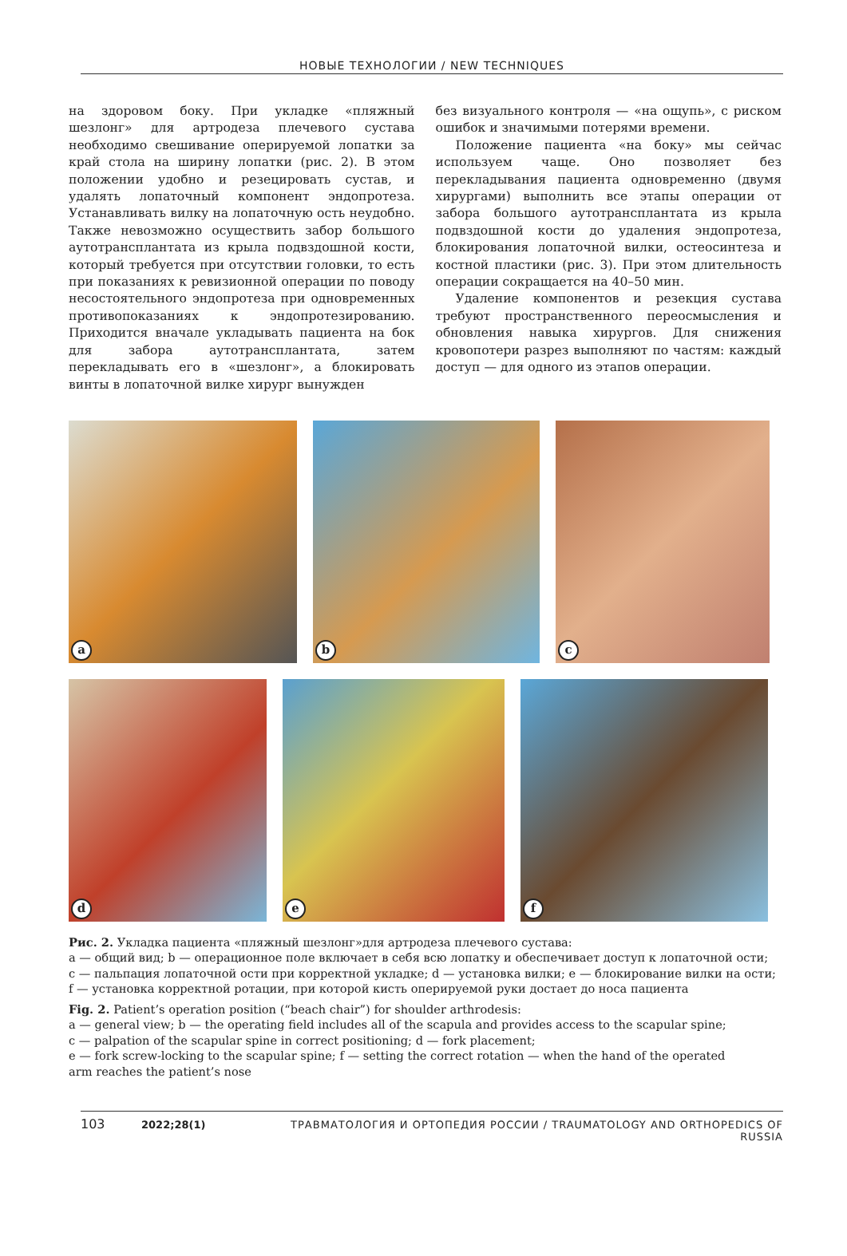НОВЫЕ ТЕХНОЛОГИИ / NEW TECHNIQUES
на здоровом боку. При укладке «пляжный шезлонг» для артродеза плечевого сустава необходимо свешивание оперируемой лопатки за край стола на ширину лопатки (рис. 2). В этом положении удобно и резецировать сустав, и удалять лопаточный компонент эндопротеза. Устанавливать вилку на лопаточную ость неудобно. Также невозможно осуществить забор большого аутотрансплантата из крыла подвздошной кости, который требуется при отсутствии головки, то есть при показаниях к ревизионной операции по поводу несостоятельного эндопротеза при одновременных противопоказаниях к эндопротезированию. Приходится вначале укладывать пациента на бок для забора аутотрансплантата, затем перекладывать его в «шезлонг», а блокировать винты в лопаточной вилке хирург вынужден
без визуального контроля — «на ощупь», с риском ошибок и значимыми потерями времени.
Положение пациента «на боку» мы сейчас используем чаще. Оно позволяет без перекладывания пациента одновременно (двумя хирургами) выполнить все этапы операции от забора большого аутотрансплантата из крыла подвздошной кости до удаления эндопротеза, блокирования лопаточной вилки, остеосинтеза и костной пластики (рис. 3). При этом длительность операции сокращается на 40–50 мин.
Удаление компонентов и резекция сустава требуют пространственного переосмысления и обновления навыка хирургов. Для снижения кровопотери разрез выполняют по частям: каждый доступ — для одного из этапов операции.
a
b
c
d
e
f
Рис. 2. Укладка пациента «пляжный шезлонг»для артродеза плечевого сустава:
a — общий вид; b — операционное поле включает в себя всю лопатку и обеспечивает доступ к лопаточной ости;
c — пальпация лопаточной ости при корректной укладке; d — установка вилки; e — блокирование вилки на ости;
f — установка корректной ротации, при которой кисть оперируемой руки достает до носа пациента
Fig. 2. Patient’s operation position (“beach chair”) for shoulder arthrodesis:
a — general view; b — the operating field includes all of the scapula and provides access to the scapular spine;
c — palpation of the scapular spine in correct positioning; d — fork placement;
e — fork screw-locking to the scapular spine; f — setting the correct rotation — when the hand of the operated
arm reaches the patient’s nose
103 2022;28(1) ТРАВМАТОЛОГИЯ И ОРТОПЕДИЯ РОССИИ / TRAUMATOLOGY AND ORTHOPEDICS OF RUSSIA